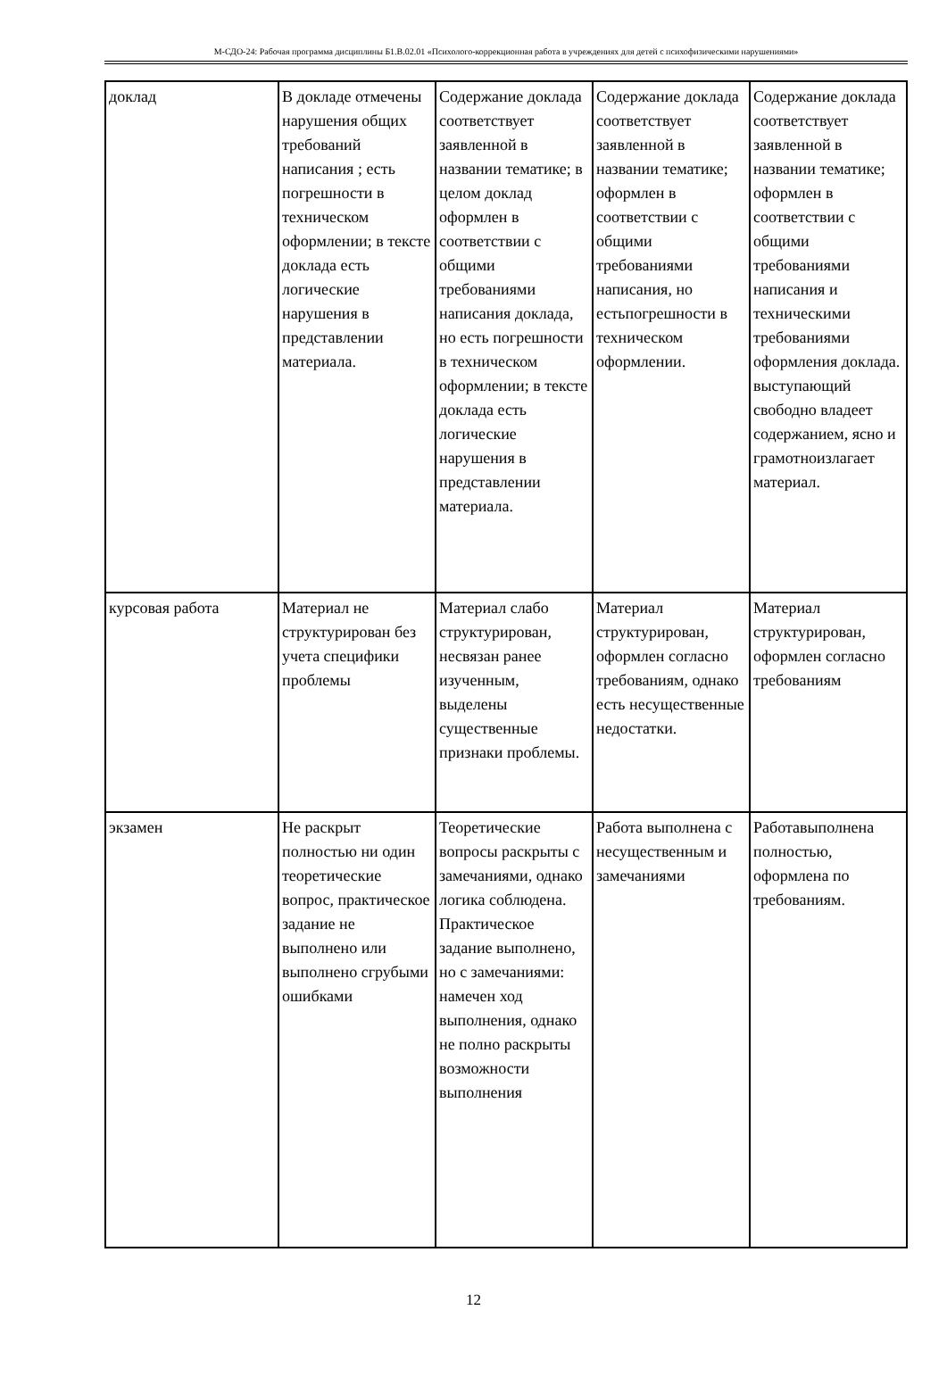М-СДО-24: Рабочая программа дисциплины Б1.В.02.01 «Психолого-коррекционная работа в учреждениях для детей с психофизическими нарушениями»
| доклад | В докладе отмечены нарушения общих требований написания ; есть погрешности в техническом оформлении; в тексте доклада есть логические нарушения в представлении материала. | Содержание доклада соответствует заявленной в названии тематике; в целом доклад оформлен в соответствии с общими требованиями написания доклада, но есть погрешности в техническом оформлении; в тексте доклада есть логические нарушения в представлении материала. | Содержание доклада соответствует заявленной в названии тематике; оформлен в соответствии с общими требованиями написания, но естьпогрешности в техническом оформлении. | Содержание доклада соответствует заявленной в названии тематике; оформлен в соответствии с общими требованиями написания и техническими требованиями оформления доклада. выступающий свободно владеет содержанием, ясно и грамотноизлагает материал. |
| курсовая работа | Материал не структурирован без учета специфики проблемы | Материал слабо структурирован, несвязан ранее изученным, выделены существенные признаки проблемы. | Материал структурирован, оформлен согласно требованиям, однако есть несущественные недостатки. | Материал структурирован, оформлен согласно требованиям |
| экзамен | Не раскрыт полностью ни один теоретические вопрос, практическое задание не выполнено или выполнено сгрубыми ошибками | Теоретические вопросы раскрыты с замечаниями, однако логика соблюдена. Практическое задание выполнено, но с замечаниями: намечен ход выполнения, однако не полно раскрыты возможности выполнения | Работа выполнена с несущественным и замечаниями | Работавыполнена полностью, оформлена по требованиям. |
12